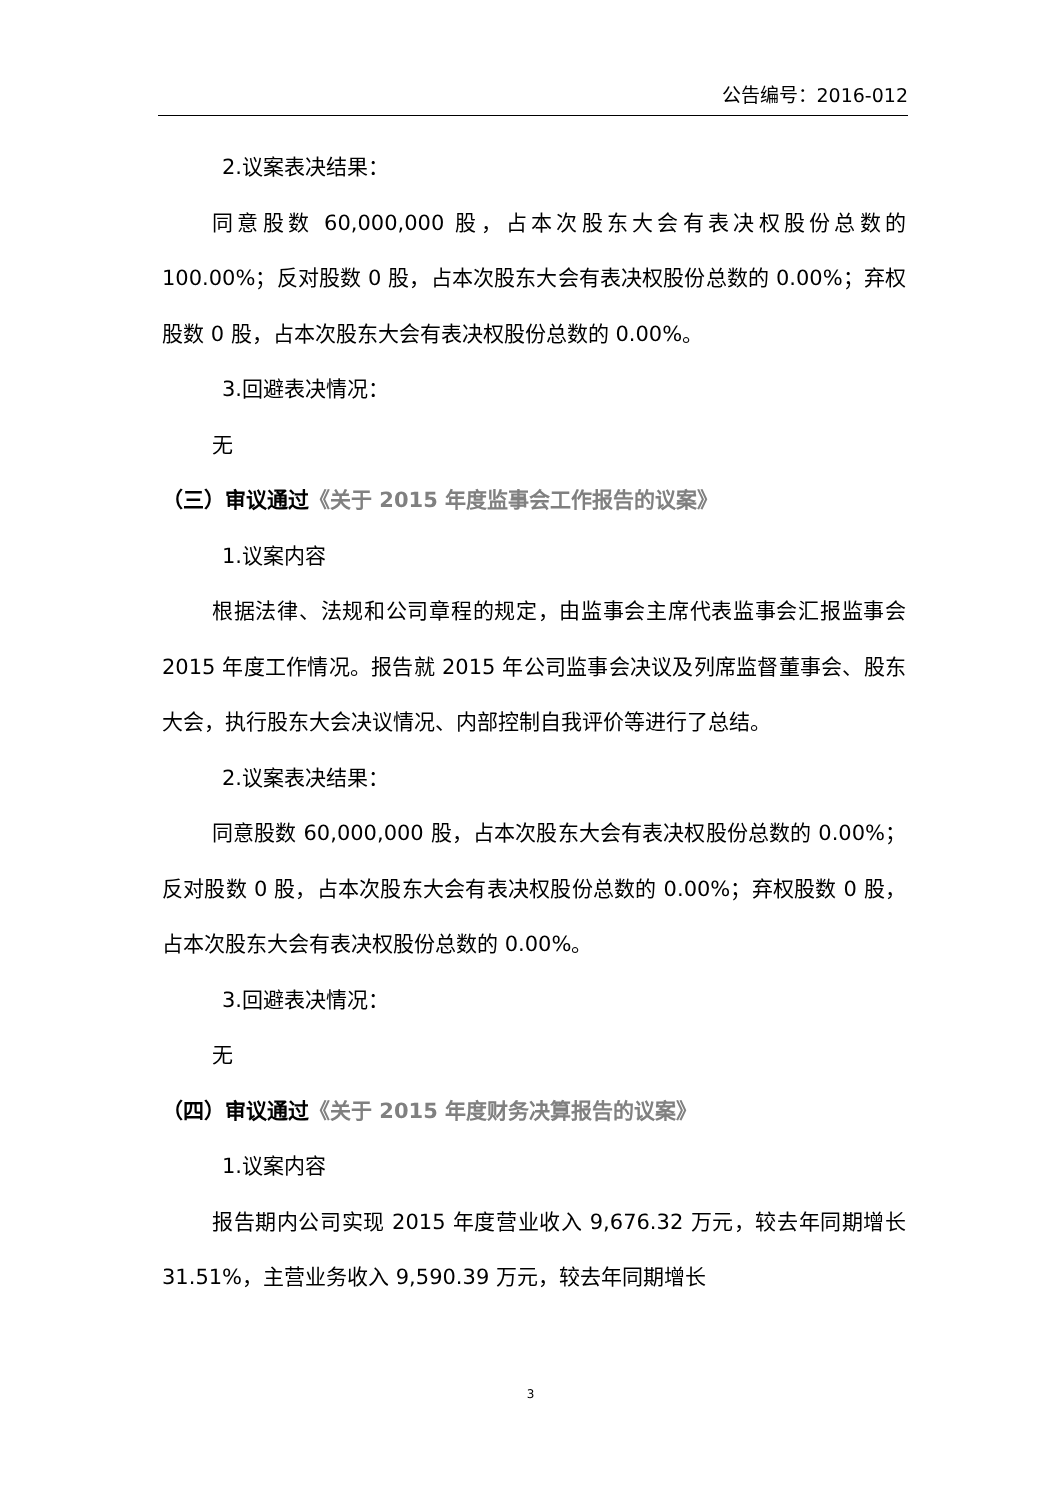公告编号：2016-012
2.议案表决结果：
同意股数 60,000,000 股，占本次股东大会有表决权股份总数的 100.00%；反对股数 0 股，占本次股东大会有表决权股份总数的 0.00%；弃权股数 0 股，占本次股东大会有表决权股份总数的 0.00%。
3.回避表决情况：
无
（三）审议通过《关于 2015 年度监事会工作报告的议案》
1.议案内容
根据法律、法规和公司章程的规定，由监事会主席代表监事会汇报监事会 2015 年度工作情况。报告就 2015 年公司监事会决议及列席监督董事会、股东大会，执行股东大会决议情况、内部控制自我评价等进行了总结。
2.议案表决结果：
同意股数 60,000,000 股，占本次股东大会有表决权股份总数的 0.00%；反对股数 0 股，占本次股东大会有表决权股份总数的 0.00%；弃权股数 0 股，占本次股东大会有表决权股份总数的 0.00%。
3.回避表决情况：
无
（四）审议通过《关于 2015 年度财务决算报告的议案》
1.议案内容
报告期内公司实现 2015 年度营业收入 9,676.32 万元，较去年同期增长 31.51%，主营业务收入 9,590.39 万元，较去年同期增长
3